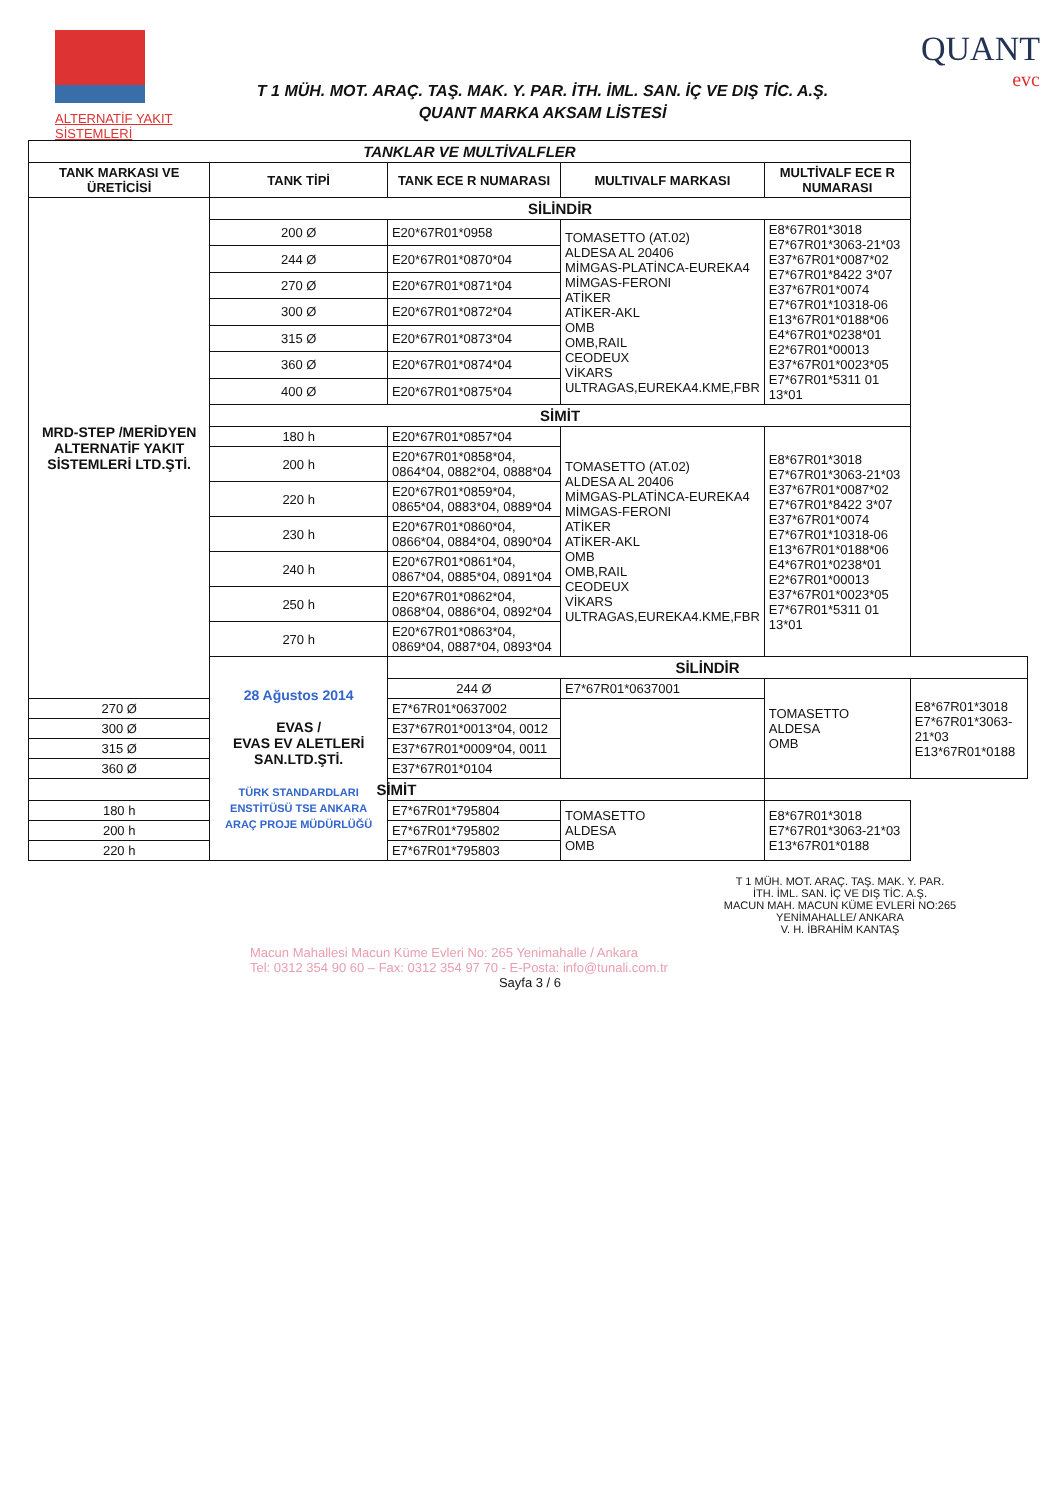ALTERNATİF YAKIT SİSTEMLERİ
T 1 MÜH. MOT. ARAÇ. TAŞ. MAK. Y. PAR. İTH. İML. SAN. İÇ VE DIŞ TİC. A.Ş.
QUANT MARKA AKSAM LİSTESİ
QUANT
evc
| TANKLAR VE MULTİVALFLER | | | | | |
| --- | --- | --- | --- | --- | --- |
| TANK MARKASI VE ÜRETİCİSİ | TANK TİPİ | TANK ECE R NUMARASI | MULTIVALF MARKASI | MULTİVALF ECE R NUMARASI | |
| MRD-STEP /MERİDYEN ALTERNATİF YAKIT SİSTEMLERİ LTD.ŞTİ. | SİLİNDİR | | | | |
| | 200 Ø | E20*67R01*0958 | TOMASETTO (AT.02) ALDESA AL 20406 MİMGAS-PLATİNCA-EUREKA4 MİMGAS-FERONI ATİKER ATİKER-AKL OMB OMB,RAIL CEODEUX VİKARS ULTRAGAS,EUREKA4.KME,FBR | E8*67R01*3018 E7*67R01*3063-21*03 E37*67R01*0087*02 E7*67R01*8422 3*07 E37*67R01*0074 E7*67R01*10318-06 E13*67R01*0188*06 E4*67R01*0238*01 E2*67R01*00013 E37*67R01*0023*05 E7*67R01*5311 01 13*01 | |
| | 244 Ø | E20*67R01*0870*04 | | | |
| | 270 Ø | E20*67R01*0871*04 | | | |
| | 300 Ø | E20*67R01*0872*04 | | | |
| | 315 Ø | E20*67R01*0873*04 | | | |
| | 360 Ø | E20*67R01*0874*04 | | | |
| | 400 Ø | E20*67R01*0875*04 | | | |
| | SİMİT | | | | |
| | 180 h | E20*67R01*0857*04 | TOMASETTO (AT.02) ALDESA AL 20406 MİMGAS-PLATİNCA-EUREKA4 MİMGAS-FERONI ATİKER ATİKER-AKL OMB OMB,RAIL CEODEUX VİKARS ULTRAGAS,EUREKA4.KME,FBR | E8*67R01*3018 E7*67R01*3063-21*03 E37*67R01*0087*02 E7*67R01*8422 3*07 E37*67R01*0074 E7*67R01*10318-06 E13*67R01*0188*06 E4*67R01*0238*01 E2*67R01*00013 E37*67R01*0023*05 E7*67R01*5311 01 13*01 | |
| | 200 h | E20*67R01*0858*04, 0864*04, 0882*04, 0888*04 | | | |
| | 220 h | E20*67R01*0859*04, 0865*04, 0883*04, 0889*04 | | | |
| | 230 h | E20*67R01*0860*04, 0866*04, 0884*04, 0890*04 | | | |
| | 240 h | E20*67R01*0861*04, 0867*04, 0885*04, 0891*04 | | | |
| | 250 h | E20*67R01*0862*04, 0868*04, 0886*04, 0892*04 | | | |
| | 270 h | E20*67R01*0863*04, 0869*04, 0887*04, 0893*04 | | | |
| | 28 Ağustos 2014 EVAS / EVAS EV ALETLERİ SAN.LTD.ŞTİ. TÜRK STANDARDLARI ENSTİTÜSÜ TSE ANKARA ARAÇ PROJE MÜDÜRLÜĞÜ | SİLİNDİR | | | |
| | | 244 Ø | E7*67R01*0637001 | TOMASETTO ALDESA OMB | E8*67R01*3018 E7*67R01*3063-21*03 E13*67R01*0188 |
| 270 Ø | | E7*67R01*0637002 | | | |
| 300 Ø | | E37*67R01*0013*04, 0012 | | | |
| 315 Ø | | E37*67R01*0009*04, 0011 | | | |
| 360 Ø | | E37*67R01*0104 | | | |
| SİMİT | | | | | |
| 180 h | | E7*67R01*795804 | TOMASETTO ALDESA OMB | E8*67R01*3018 E7*67R01*3063-21*03 E13*67R01*0188 | |
| 200 h | | E7*67R01*795802 | | | |
| 220 h | | E7*67R01*795803 | | | |
T 1 MÜH. MOT. ARAÇ. TAŞ. MAK. Y. PAR.
İTH. İML. SAN. İÇ VE DIŞ TİC. A.Ş.
MACUN MAH. MACUN KÜME EVLERİ NO:265
YENİMAHALLE/ ANKARA
V. H. İBRAHİM KANTAŞ
Macun Mahallesi Macun Küme Evleri No: 265 Yenimahalle / Ankara
Tel: 0312 354 90 60 – Fax: 0312 354 97 70 - E-Posta: info@tunali.com.tr
Sayfa 3 / 6